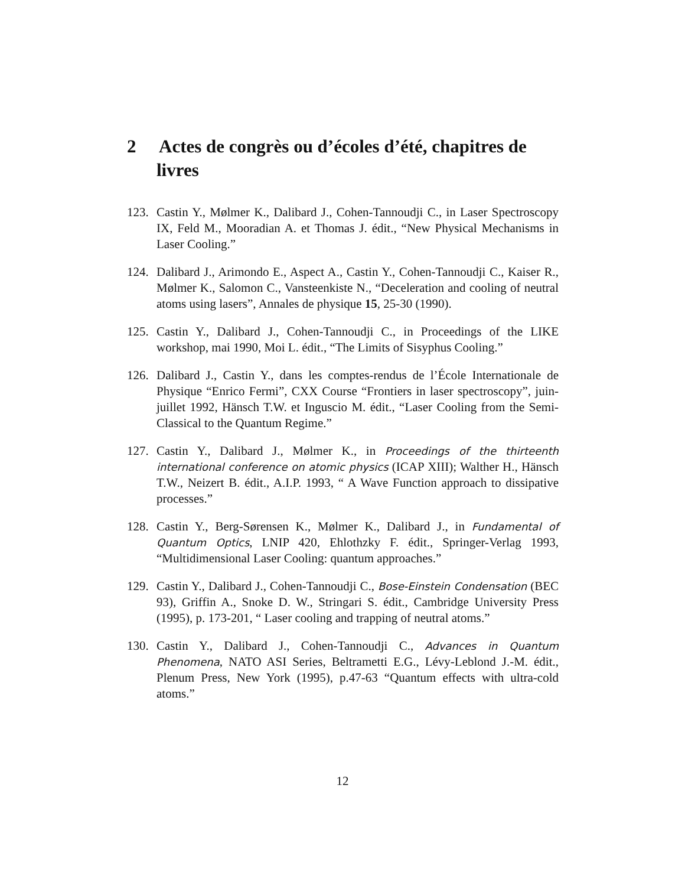2 Actes de congrès ou d’écoles d’été, chapitres de livres
123.
Castin Y., Mølmer K., Dalibard J., Cohen-Tannoudji C., in Laser Spectroscopy IX, Feld M., Mooradian A. et Thomas J. édit., “New Physical Mechanisms in Laser Cooling.”
124.
Dalibard J., Arimondo E., Aspect A., Castin Y., Cohen-Tannoudji C., Kaiser R., Mølmer K., Salomon C., Vansteenkiste N., “Deceleration and cooling of neutral atoms using lasers”, Annales de physique 15, 25-30 (1990).
125.
Castin Y., Dalibard J., Cohen-Tannoudji C., in Proceedings of the LIKE workshop, mai 1990, Moi L. édit., “The Limits of Sisyphus Cooling.”
126.
Dalibard J., Castin Y., dans les comptes-rendus de l’École Internationale de Physique “Enrico Fermi”, CXX Course “Frontiers in laser spectroscopy”, juin-juillet 1992, Hänsch T.W. et Inguscio M. édit., “Laser Cooling from the Semi-Classical to the Quantum Regime.”
127.
Castin Y., Dalibard J., Mølmer K., in Proceedings of the thirteenth international conference on atomic physics (ICAP XIII); Walther H., Hänsch T.W., Neizert B. édit., A.I.P. 1993, “ A Wave Function approach to dissipative processes.”
128.
Castin Y., Berg-Sørensen K., Mølmer K., Dalibard J., in Fundamental of Quantum Optics, LNIP 420, Ehlothzky F. édit., Springer-Verlag 1993, “Multidimensional Laser Cooling: quantum approaches.”
129.
Castin Y., Dalibard J., Cohen-Tannoudji C., Bose-Einstein Condensation (BEC 93), Griffin A., Snoke D. W., Stringari S. édit., Cambridge University Press (1995), p. 173-201, “ Laser cooling and trapping of neutral atoms.”
130.
Castin Y., Dalibard J., Cohen-Tannoudji C., Advances in Quantum Phenomena, NATO ASI Series, Beltrametti E.G., Lévy-Leblond J.-M. édit., Plenum Press, New York (1995), p.47-63 “Quantum effects with ultra-cold atoms.”
12